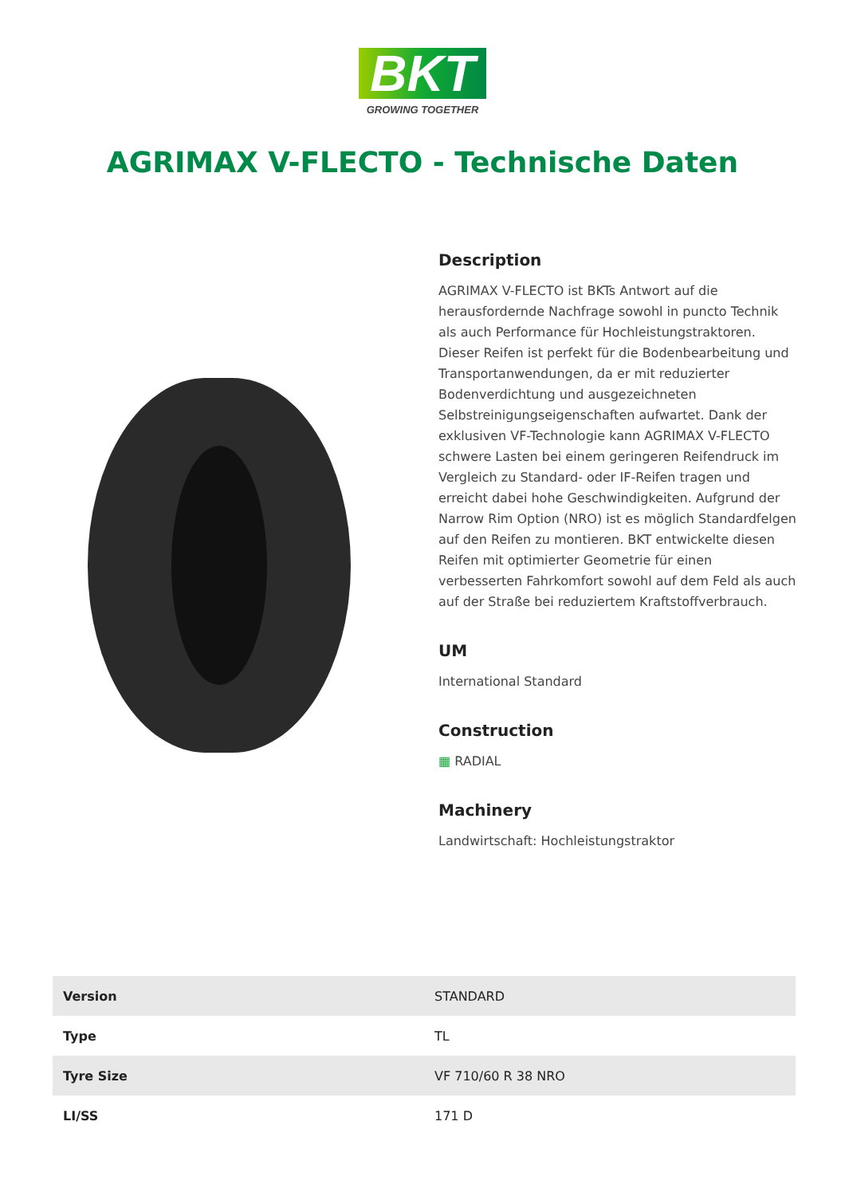BKT
GROWING TOGETHER
AGRIMAX V-FLECTO - Technische Daten
Description
AGRIMAX V-FLECTO ist BKTs Antwort auf die herausfordernde Nachfrage sowohl in puncto Technik als auch Performance für Hochleistungstraktoren. Dieser Reifen ist perfekt für die Bodenbearbeitung und Transportanwendungen, da er mit reduzierter Bodenverdichtung und ausgezeichneten Selbstreinigungseigenschaften aufwartet. Dank der exklusiven VF-Technologie kann AGRIMAX V-FLECTO schwere Lasten bei einem geringeren Reifendruck im Vergleich zu Standard- oder IF-Reifen tragen und erreicht dabei hohe Geschwindigkeiten. Aufgrund der Narrow Rim Option (NRO) ist es möglich Standardfelgen auf den Reifen zu montieren. BKT entwickelte diesen Reifen mit optimierter Geometrie für einen verbesserten Fahrkomfort sowohl auf dem Feld als auch auf der Straße bei reduziertem Kraftstoffverbrauch.
UM
International Standard
Construction
▦ RADIAL
Machinery
Landwirtschaft: Hochleistungstraktor
| Version | STANDARD |
| Type | TL |
| Tyre Size | VF 710/60 R 38 NRO |
| LI/SS | 171 D |